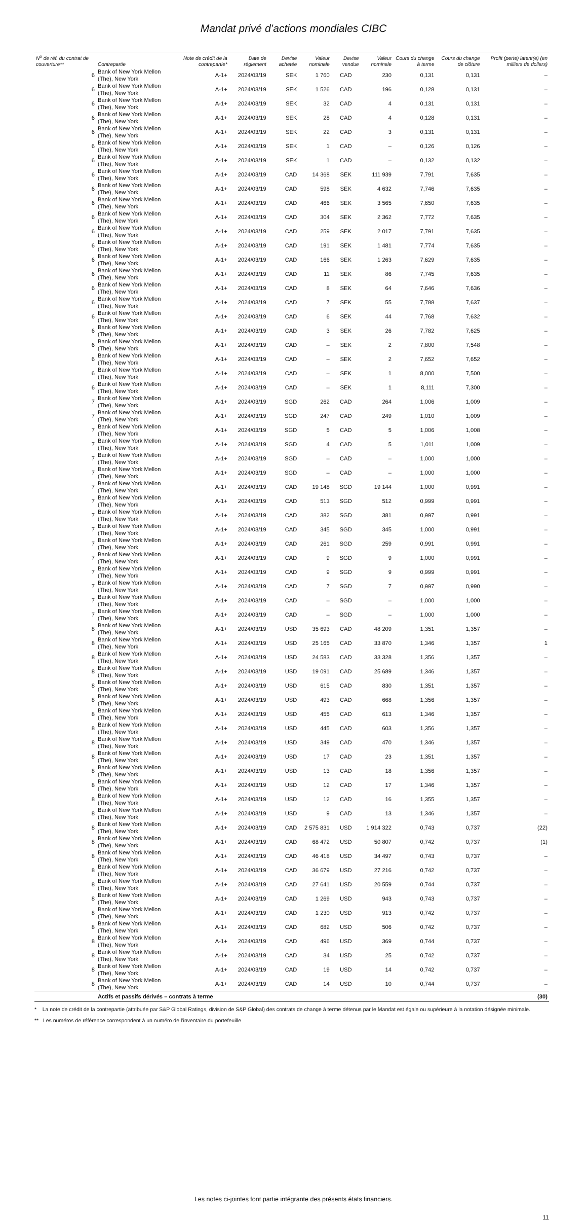Mandat privé d’actions mondiales CIBC
| N<sup>o</sup> de réf. du contrat de couverture** | Contrepartie | Note de crédit de la contrepartie* | Date de règlement | Devise achetée | Valeur nominale | Devise vendue | Valeur nominale | Cours du change à terme | Cours du change de clôture | Profit (perte) latent(e) (en milliers de dollars) |
| --- | --- | --- | --- | --- | --- | --- | --- | --- | --- | --- |
| 6 | Bank of New York Mellon (The), New York | A-1+ | 2024/03/19 | SEK | 1 760 | CAD | 230 | 0,131 | 0,131 | – |
| 6 | Bank of New York Mellon (The), New York | A-1+ | 2024/03/19 | SEK | 1 526 | CAD | 196 | 0,128 | 0,131 | – |
| 6 | Bank of New York Mellon (The), New York | A-1+ | 2024/03/19 | SEK | 32 | CAD | 4 | 0,131 | 0,131 | – |
| 6 | Bank of New York Mellon (The), New York | A-1+ | 2024/03/19 | SEK | 28 | CAD | 4 | 0,128 | 0,131 | – |
| 6 | Bank of New York Mellon (The), New York | A-1+ | 2024/03/19 | SEK | 22 | CAD | 3 | 0,131 | 0,131 | – |
| 6 | Bank of New York Mellon (The), New York | A-1+ | 2024/03/19 | SEK | 1 | CAD | – | 0,126 | 0,126 | – |
| 6 | Bank of New York Mellon (The), New York | A-1+ | 2024/03/19 | SEK | 1 | CAD | – | 0,132 | 0,132 | – |
| 6 | Bank of New York Mellon (The), New York | A-1+ | 2024/03/19 | CAD | 14 368 | SEK | 111 939 | 7,791 | 7,635 | – |
| 6 | Bank of New York Mellon (The), New York | A-1+ | 2024/03/19 | CAD | 598 | SEK | 4 632 | 7,746 | 7,635 | – |
| 6 | Bank of New York Mellon (The), New York | A-1+ | 2024/03/19 | CAD | 466 | SEK | 3 565 | 7,650 | 7,635 | – |
| 6 | Bank of New York Mellon (The), New York | A-1+ | 2024/03/19 | CAD | 304 | SEK | 2 362 | 7,772 | 7,635 | – |
| 6 | Bank of New York Mellon (The), New York | A-1+ | 2024/03/19 | CAD | 259 | SEK | 2 017 | 7,791 | 7,635 | – |
| 6 | Bank of New York Mellon (The), New York | A-1+ | 2024/03/19 | CAD | 191 | SEK | 1 481 | 7,774 | 7,635 | – |
| 6 | Bank of New York Mellon (The), New York | A-1+ | 2024/03/19 | CAD | 166 | SEK | 1 263 | 7,629 | 7,635 | – |
| 6 | Bank of New York Mellon (The), New York | A-1+ | 2024/03/19 | CAD | 11 | SEK | 86 | 7,745 | 7,635 | – |
| 6 | Bank of New York Mellon (The), New York | A-1+ | 2024/03/19 | CAD | 8 | SEK | 64 | 7,646 | 7,636 | – |
| 6 | Bank of New York Mellon (The), New York | A-1+ | 2024/03/19 | CAD | 7 | SEK | 55 | 7,788 | 7,637 | – |
| 6 | Bank of New York Mellon (The), New York | A-1+ | 2024/03/19 | CAD | 6 | SEK | 44 | 7,768 | 7,632 | – |
| 6 | Bank of New York Mellon (The), New York | A-1+ | 2024/03/19 | CAD | 3 | SEK | 26 | 7,782 | 7,625 | – |
| 6 | Bank of New York Mellon (The), New York | A-1+ | 2024/03/19 | CAD | – | SEK | 2 | 7,800 | 7,548 | – |
| 6 | Bank of New York Mellon (The), New York | A-1+ | 2024/03/19 | CAD | – | SEK | 2 | 7,652 | 7,652 | – |
| 6 | Bank of New York Mellon (The), New York | A-1+ | 2024/03/19 | CAD | – | SEK | 1 | 8,000 | 7,500 | – |
| 6 | Bank of New York Mellon (The), New York | A-1+ | 2024/03/19 | CAD | – | SEK | 1 | 8,111 | 7,300 | – |
| 7 | Bank of New York Mellon (The), New York | A-1+ | 2024/03/19 | SGD | 262 | CAD | 264 | 1,006 | 1,009 | – |
| 7 | Bank of New York Mellon (The), New York | A-1+ | 2024/03/19 | SGD | 247 | CAD | 249 | 1,010 | 1,009 | – |
| 7 | Bank of New York Mellon (The), New York | A-1+ | 2024/03/19 | SGD | 5 | CAD | 5 | 1,006 | 1,008 | – |
| 7 | Bank of New York Mellon (The), New York | A-1+ | 2024/03/19 | SGD | 4 | CAD | 5 | 1,011 | 1,009 | – |
| 7 | Bank of New York Mellon (The), New York | A-1+ | 2024/03/19 | SGD | – | CAD | – | 1,000 | 1,000 | – |
| 7 | Bank of New York Mellon (The), New York | A-1+ | 2024/03/19 | SGD | – | CAD | – | 1,000 | 1,000 | – |
| 7 | Bank of New York Mellon (The), New York | A-1+ | 2024/03/19 | CAD | 19 148 | SGD | 19 144 | 1,000 | 0,991 | – |
| 7 | Bank of New York Mellon (The), New York | A-1+ | 2024/03/19 | CAD | 513 | SGD | 512 | 0,999 | 0,991 | – |
| 7 | Bank of New York Mellon (The), New York | A-1+ | 2024/03/19 | CAD | 382 | SGD | 381 | 0,997 | 0,991 | – |
| 7 | Bank of New York Mellon (The), New York | A-1+ | 2024/03/19 | CAD | 345 | SGD | 345 | 1,000 | 0,991 | – |
| 7 | Bank of New York Mellon (The), New York | A-1+ | 2024/03/19 | CAD | 261 | SGD | 259 | 0,991 | 0,991 | – |
| 7 | Bank of New York Mellon (The), New York | A-1+ | 2024/03/19 | CAD | 9 | SGD | 9 | 1,000 | 0,991 | – |
| 7 | Bank of New York Mellon (The), New York | A-1+ | 2024/03/19 | CAD | 9 | SGD | 9 | 0,999 | 0,991 | – |
| 7 | Bank of New York Mellon (The), New York | A-1+ | 2024/03/19 | CAD | 7 | SGD | 7 | 0,997 | 0,990 | – |
| 7 | Bank of New York Mellon (The), New York | A-1+ | 2024/03/19 | CAD | – | SGD | – | 1,000 | 1,000 | – |
| 7 | Bank of New York Mellon (The), New York | A-1+ | 2024/03/19 | CAD | – | SGD | – | 1,000 | 1,000 | – |
| 8 | Bank of New York Mellon (The), New York | A-1+ | 2024/03/19 | USD | 35 693 | CAD | 48 209 | 1,351 | 1,357 | – |
| 8 | Bank of New York Mellon (The), New York | A-1+ | 2024/03/19 | USD | 25 165 | CAD | 33 870 | 1,346 | 1,357 | 1 |
| 8 | Bank of New York Mellon (The), New York | A-1+ | 2024/03/19 | USD | 24 583 | CAD | 33 328 | 1,356 | 1,357 | – |
| 8 | Bank of New York Mellon (The), New York | A-1+ | 2024/03/19 | USD | 19 091 | CAD | 25 689 | 1,346 | 1,357 | – |
| 8 | Bank of New York Mellon (The), New York | A-1+ | 2024/03/19 | USD | 615 | CAD | 830 | 1,351 | 1,357 | – |
| 8 | Bank of New York Mellon (The), New York | A-1+ | 2024/03/19 | USD | 493 | CAD | 668 | 1,356 | 1,357 | – |
| 8 | Bank of New York Mellon (The), New York | A-1+ | 2024/03/19 | USD | 455 | CAD | 613 | 1,346 | 1,357 | – |
| 8 | Bank of New York Mellon (The), New York | A-1+ | 2024/03/19 | USD | 445 | CAD | 603 | 1,356 | 1,357 | – |
| 8 | Bank of New York Mellon (The), New York | A-1+ | 2024/03/19 | USD | 349 | CAD | 470 | 1,346 | 1,357 | – |
| 8 | Bank of New York Mellon (The), New York | A-1+ | 2024/03/19 | USD | 17 | CAD | 23 | 1,351 | 1,357 | – |
| 8 | Bank of New York Mellon (The), New York | A-1+ | 2024/03/19 | USD | 13 | CAD | 18 | 1,356 | 1,357 | – |
| 8 | Bank of New York Mellon (The), New York | A-1+ | 2024/03/19 | USD | 12 | CAD | 17 | 1,346 | 1,357 | – |
| 8 | Bank of New York Mellon (The), New York | A-1+ | 2024/03/19 | USD | 12 | CAD | 16 | 1,355 | 1,357 | – |
| 8 | Bank of New York Mellon (The), New York | A-1+ | 2024/03/19 | USD | 9 | CAD | 13 | 1,346 | 1,357 | – |
| 8 | Bank of New York Mellon (The), New York | A-1+ | 2024/03/19 | CAD | 2 575 831 | USD | 1 914 322 | 0,743 | 0,737 | (22) |
| 8 | Bank of New York Mellon (The), New York | A-1+ | 2024/03/19 | CAD | 68 472 | USD | 50 807 | 0,742 | 0,737 | (1) |
| 8 | Bank of New York Mellon (The), New York | A-1+ | 2024/03/19 | CAD | 46 418 | USD | 34 497 | 0,743 | 0,737 | – |
| 8 | Bank of New York Mellon (The), New York | A-1+ | 2024/03/19 | CAD | 36 679 | USD | 27 216 | 0,742 | 0,737 | – |
| 8 | Bank of New York Mellon (The), New York | A-1+ | 2024/03/19 | CAD | 27 641 | USD | 20 559 | 0,744 | 0,737 | – |
| 8 | Bank of New York Mellon (The), New York | A-1+ | 2024/03/19 | CAD | 1 269 | USD | 943 | 0,743 | 0,737 | – |
| 8 | Bank of New York Mellon (The), New York | A-1+ | 2024/03/19 | CAD | 1 230 | USD | 913 | 0,742 | 0,737 | – |
| 8 | Bank of New York Mellon (The), New York | A-1+ | 2024/03/19 | CAD | 682 | USD | 506 | 0,742 | 0,737 | – |
| 8 | Bank of New York Mellon (The), New York | A-1+ | 2024/03/19 | CAD | 496 | USD | 369 | 0,744 | 0,737 | – |
| 8 | Bank of New York Mellon (The), New York | A-1+ | 2024/03/19 | CAD | 34 | USD | 25 | 0,742 | 0,737 | – |
| 8 | Bank of New York Mellon (The), New York | A-1+ | 2024/03/19 | CAD | 19 | USD | 14 | 0,742 | 0,737 | – |
| 8 | Bank of New York Mellon (The), New York | A-1+ | 2024/03/19 | CAD | 14 | USD | 10 | 0,744 | 0,737 | – |
| | Actifs et passifs dérivés – contrats à terme | | | | | | | | | (30) |
* La note de crédit de la contrepartie (attribuée par S&P Global Ratings, division de S&P Global) des contrats de change à terme détenus par le Mandat est égale ou supérieure à la notation désignée minimale.
** Les numéros de référence correspondent à un numéro de l’inventaire du portefeuille.
Les notes ci-jointes font partie intégrante des présents états financiers.
11